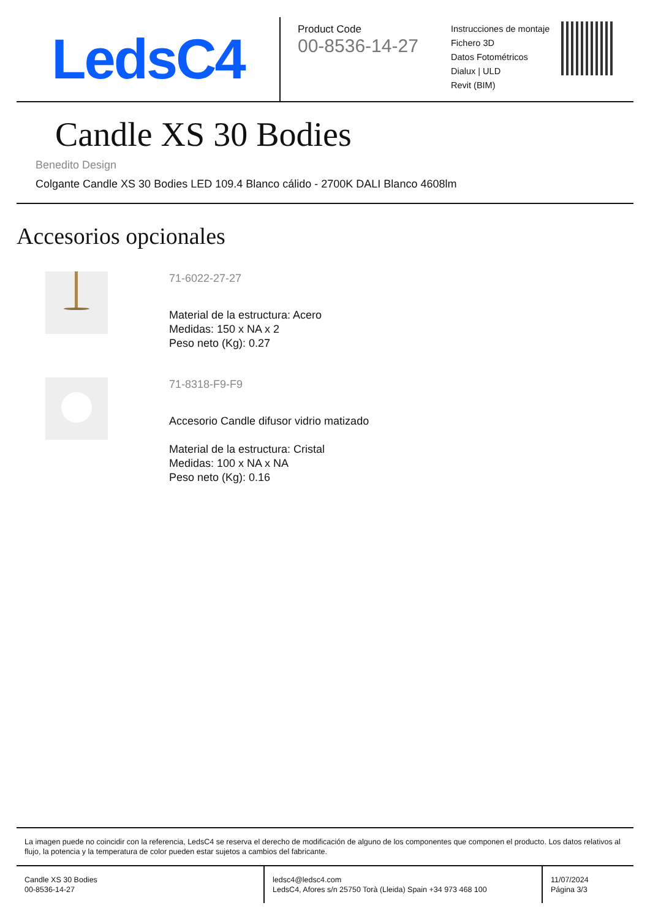LedsC4
Product Code
00-8536-14-27
Instrucciones de montaje
Fichero 3D
Datos Fotométricos
Dialux | ULD
Revit (BIM)
Candle XS 30 Bodies
Benedito Design
Colgante Candle XS 30 Bodies LED 109.4 Blanco cálido - 2700K DALI Blanco 4608lm
Accesorios opcionales
71-6022-27-27
Material de la estructura: Acero
Medidas: 150 x NA x 2
Peso neto (Kg): 0.27
71-8318-F9-F9
Accesorio Candle difusor vidrio matizado
Material de la estructura: Cristal
Medidas: 100 x NA x NA
Peso neto (Kg): 0.16
La imagen puede no coincidir con la referencia, LedsC4 se reserva el derecho de modificación de alguno de los componentes que componen el producto. Los datos relativos al flujo, la potencia y la temperatura de color pueden estar sujetos a cambios del fabricante.
Candle XS 30 Bodies
00-8536-14-27
ledsc4@ledsc4.com
LedsC4, Afores s/n 25750 Torà (Lleida) Spain +34 973 468 100
11/07/2024
Página 3/3